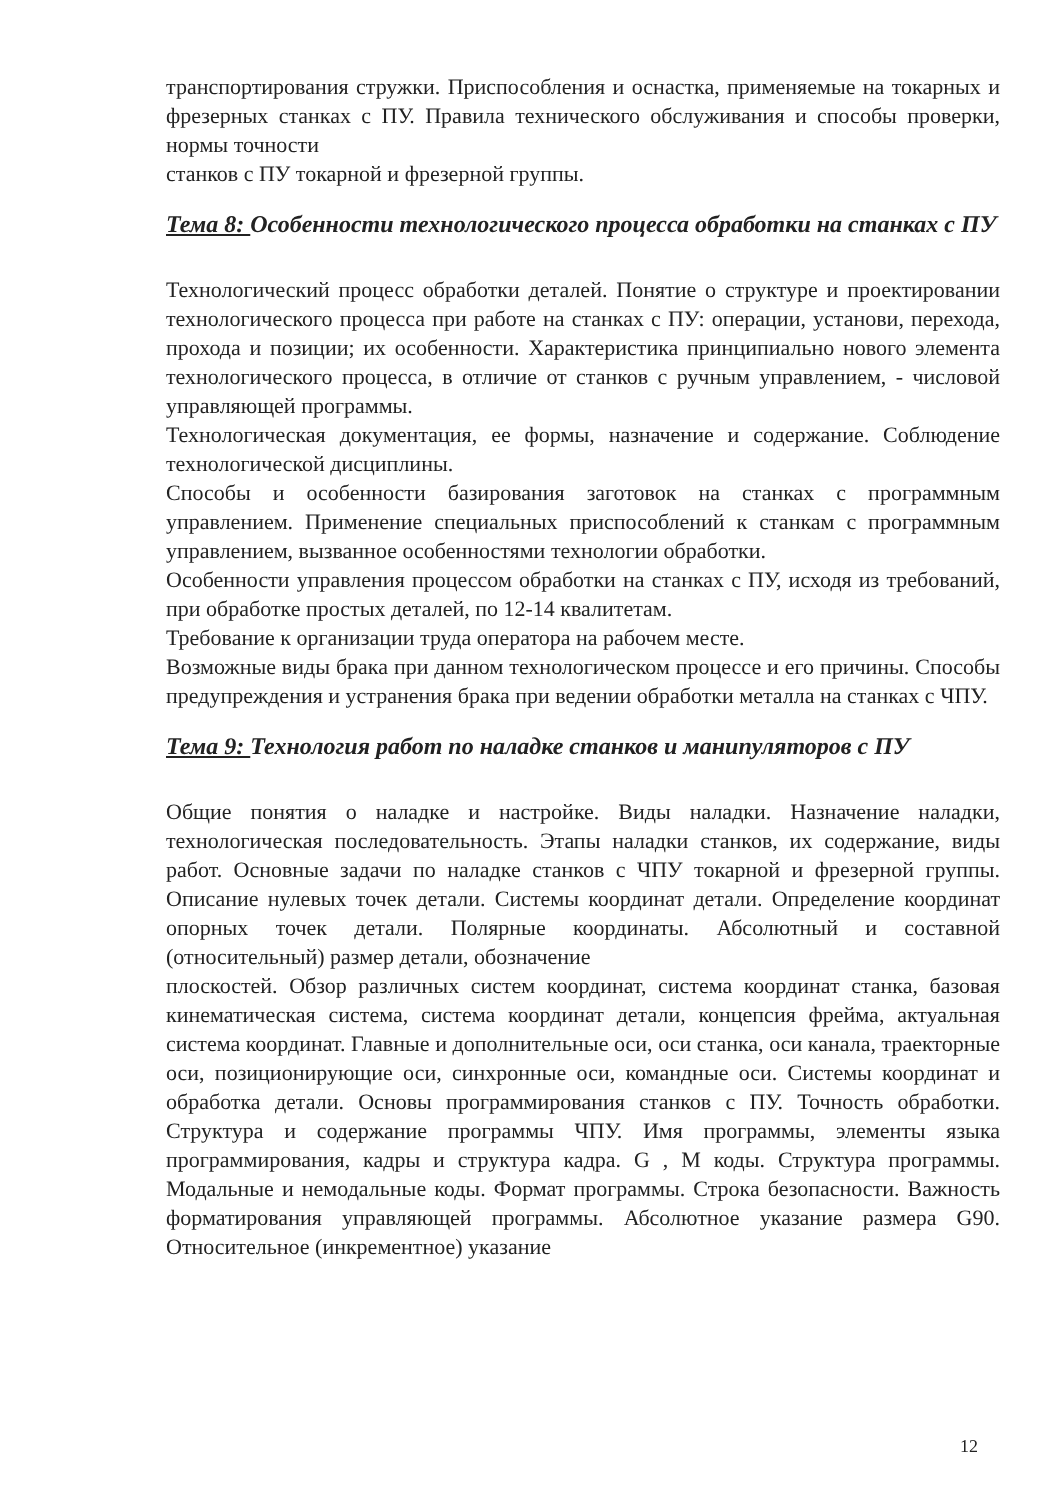транспортирования стружки. Приспособления и оснастка, применяемые на токарных и фрезерных станках с ПУ. Правила технического обслуживания и способы проверки, нормы точности
станков с ПУ токарной и фрезерной группы.
Тема 8: Особенности технологического процесса обработки на станках с ПУ
Технологический процесс обработки деталей. Понятие о структуре и проектировании технологического процесса при работе на станках с ПУ: операции, установи, перехода, прохода и позиции; их особенности. Характеристика принципиально нового элемента технологического процесса, в отличие от станков с ручным управлением, - числовой управляющей программы.
Технологическая документация, ее формы, назначение и содержание. Соблюдение технологической дисциплины.
Способы и особенности базирования заготовок на станках с программным управлением. Применение специальных приспособлений к станкам с программным управлением, вызванное особенностями технологии обработки.
Особенности управления процессом обработки на станках с ПУ, исходя из требований, при обработке простых деталей, по 12-14 квалитетам.
Требование к организации труда оператора на рабочем месте.
Возможные виды брака при данном технологическом процессе и его причины. Способы предупреждения и устранения брака при ведении обработки металла на станках с ЧПУ.
Тема 9: Технология работ по наладке станков и манипуляторов с ПУ
Общие понятия о наладке и настройке. Виды наладки. Назначение наладки, технологическая последовательность. Этапы наладки станков, их содержание, виды работ. Основные задачи по наладке станков с ЧПУ токарной и фрезерной группы. Описание нулевых точек детали. Системы координат детали. Определение координат опорных точек детали. Полярные координаты. Абсолютный и составной (относительный) размер детали, обозначение
плоскостей. Обзор различных систем координат, система координат станка, базовая кинематическая система, система координат детали, концепсия фрейма, актуальная система координат. Главные и дополнительные оси, оси станка, оси канала, траекторные оси, позиционирующие оси, синхронные оси, командные оси. Системы координат и обработка детали. Основы программирования станков с ПУ. Точность обработки. Структура и содержание программы ЧПУ. Имя программы, элементы языка программирования, кадры и структура кадра. G , M коды. Структура программы. Модальные и немодальные коды. Формат программы. Строка безопасности. Важность форматирования управляющей программы. Абсолютное указание размера G90. Относительное (инкрементное) указание
12